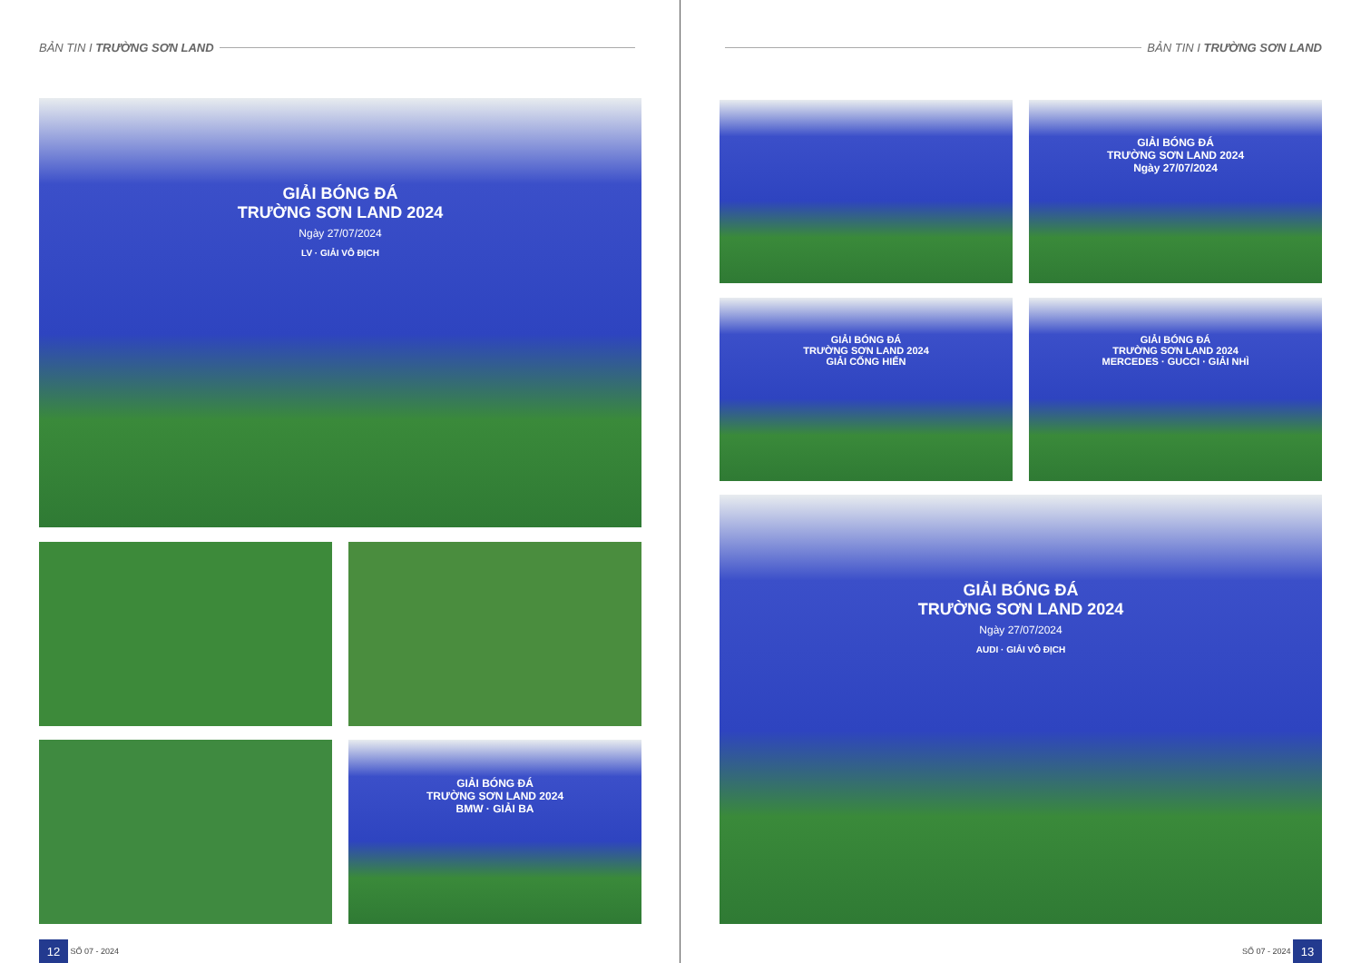BẢN TIN I TRƯỜNG SƠN LAND
GIẢI BÓNG ĐÁ
TRƯỜNG SƠN LAND 2024
Ngày 27/07/2024
LV · GIẢI VÔ ĐỊCH
GIẢI BÓNG ĐÁ
TRƯỜNG SƠN LAND 2024
BMW · GIẢI BA
12 SỐ 07 - 2024
BẢN TIN I TRƯỜNG SƠN LAND
GIẢI BÓNG ĐÁ
TRƯỜNG SƠN LAND 2024
Ngày 27/07/2024
GIẢI BÓNG ĐÁ
TRƯỜNG SƠN LAND 2024
GIẢI CỐNG HIẾN
GIẢI BÓNG ĐÁ
TRƯỜNG SƠN LAND 2024
MERCEDES · GUCCI · GIẢI NHÌ
GIẢI BÓNG ĐÁ
TRƯỜNG SƠN LAND 2024
Ngày 27/07/2024
AUDI · GIẢI VÔ ĐỊCH
SỐ 07 - 2024 13